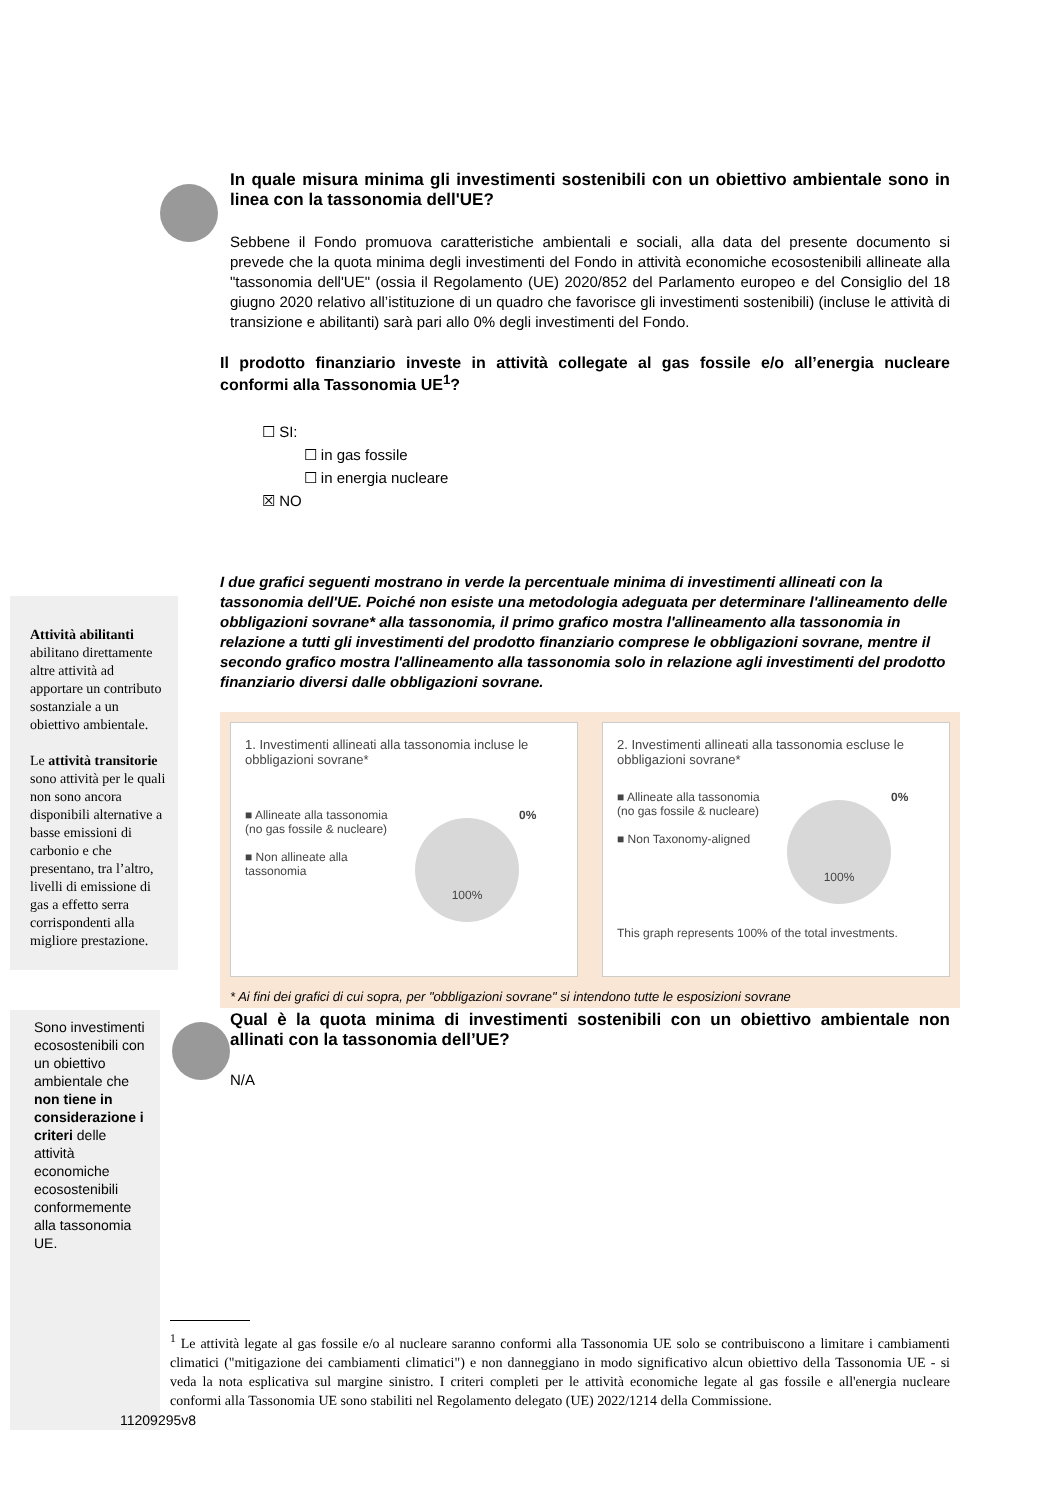In quale misura minima gli investimenti sostenibili con un obiettivo ambientale sono in linea con la tassonomia dell'UE?
Sebbene il Fondo promuova caratteristiche ambientali e sociali, alla data del presente documento si prevede che la quota minima degli investimenti del Fondo in attività economiche ecosostenibili allineate alla "tassonomia dell'UE" (ossia il Regolamento (UE) 2020/852 del Parlamento europeo e del Consiglio del 18 giugno 2020 relativo all’istituzione di un quadro che favorisce gli investimenti sostenibili) (incluse le attività di transizione e abilitanti) sarà pari allo 0% degli investimenti del Fondo.
Il prodotto finanziario investe in attività collegate al gas fossile e/o all’energia nucleare conformi alla Tassonomia UE<sup>1</sup>?
☐ SI:
☐ in gas fossile
☐ in energia nucleare
☒ NO
Attività abilitanti abilitano direttamente altre attività ad apportare un contributo sostanziale a un obiettivo ambientale.
Le attività transitorie sono attività per le quali non sono ancora disponibili alternative a basse emissioni di carbonio e che presentano, tra l’altro, livelli di emissione di gas a effetto serra corrispondenti alla migliore prestazione.
I due grafici seguenti mostrano in verde la percentuale minima di investimenti allineati con la tassonomia dell'UE. Poiché non esiste una metodologia adeguata per determinare l'allineamento delle obbligazioni sovrane* alla tassonomia, il primo grafico mostra l'allineamento alla tassonomia in relazione a tutti gli investimenti del prodotto finanziario comprese le obbligazioni sovrane, mentre il secondo grafico mostra l'allineamento alla tassonomia solo in relazione agli investimenti del prodotto finanziario diversi dalle obbligazioni sovrane.
1. Investimenti allineati alla tassonomia incluse le obbligazioni sovrane*
■ Allineate alla tassonomia (no gas fossile & nucleare)
■ Non allineate alla tassonomia
100%
0%
2. Investimenti allineati alla tassonomia escluse le obbligazioni sovrane*
■ Allineate alla tassonomia (no gas fossile & nucleare)
■ Non Taxonomy-aligned
100%
0%
This graph represents 100% of the total investments.
* Ai fini dei grafici di cui sopra, per "obbligazioni sovrane" si intendono tutte le esposizioni sovrane
Sono investimenti ecosostenibili con un obiettivo ambientale che non tiene in considerazione i criteri delle attività economiche ecosostenibili conformemente alla tassonomia UE.
Qual è la quota minima di investimenti sostenibili con un obiettivo ambientale non allinati con la tassonomia dell’UE?
N/A
<sup>1</sup> Le attività legate al gas fossile e/o al nucleare saranno conformi alla Tassonomia UE solo se contribuiscono a limitare i cambiamenti climatici ("mitigazione dei cambiamenti climatici") e non danneggiano in modo significativo alcun obiettivo della Tassonomia UE - si veda la nota esplicativa sul margine sinistro. I criteri completi per le attività economiche legate al gas fossile e all'energia nucleare conformi alla Tassonomia UE sono stabiliti nel Regolamento delegato (UE) 2022/1214 della Commissione.
11209295v8